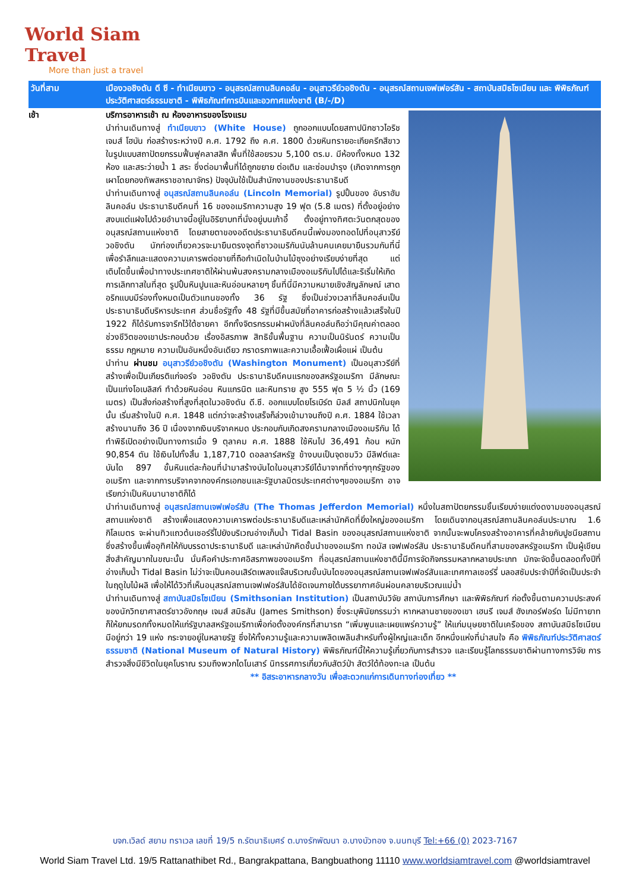World Siam Travel
More than just a travel
วันที่สาม เมืองวอชิงตัน ดี ซี - ทำเนียบขาว - อนุสรณ์สถานลินคอล์น - อนุสาวรีย์วอชิงตัน - อนุสรณ์สถานเจฟเฟอร์สัน - สถาบันสมิธโซเนียน และ พิพิธภัณฑ์ประวัติศาสตร์ธรรมชาติ - พิพิธภัณฑ์การบินและอวกาศแห่งชาติ (B/-/D)
เช้า บริการอาหารเช้า ณ ห้องอาหารของโรงแรม
นำท่านเดินทางสู่ ทำเนียบขาว (White House) ถูกออกแบบโดยสถาปนิกชาวไอริช เจมส์ โฮบัน ก่อสร้างระหว่างปี ค.ศ. 1792 ถึง ค.ศ. 1800 ด้วยหินทรายอะเกียครีกสีขาวในรูปแบบสถาปัตยกรรมฟื้นฟูคลาสสิก พื้นที่ใช้สอยรวม 5,100 ตร.ม. มีห้องทั้งหมด 132 ห้อง และสระว่ายน้ำ 1 สระ ซึ่งต่อมาพื้นที่ได้ถูกขยาย ต่อเติม และซ่อมบำรุง (เกิดจากการถูกเผาโดยกองทัพสหราชอาณาจักร) ปัจจุบันใช้เป็นสำนักงานของประธานาธิบดี
นำท่านเดินทางสู่ อนุสรณ์สถานลินคอล์น (Lincoln Memorial) รูปปั้นของ อับราฮัม ลินคอล์น ประธานาธิบดีคนที่ 16 ของอเมริกาความสูง 19 ฟุต (5.8 เมตร) ที่ตั้งอยู่อย่างสงบแต่แฝงไปด้วยอำนาจนี้อยู่ในอิริยาบทที่นั่งอยู่บนเก้าอี้ ตั้งอยู่ทางทิศตะวันตกสุดของอนุสรณ์สถานแห่งชาติ โดยสายตาของอดีตประธานาธิบดีคนนี้เพ่งมองทอดไปที่อนุสาวรีย์วอชิงตัน นักท่องเที่ยวควรจะมายืนตรงจุดที่ชาวอเมริกันนับล้านคนเคยมายืนรวมกันที่นี่เพื่อรำลึกและแสดงความเคารพต่อชายที่ถือกำเนิดในบ้านไม้ซุงอย่างเรียบง่ายที่สุด แต่เติบโตขึ้นเพื่อนำทางประเทศชาติให้ผ่านพ้นสงครามกลางเมืองอเมริกันไปได้และริเริ่มให้เกิดการเลิกทาสในที่สุด รูปปั้นหินปูนและหินอ่อนหลายๆ ชิ้นที่นี่มีความหมายเชิงสัญลักษณ์ เสาดอริกแบบมีร่องทั้งหมดเป็นตัวแทนของทั้ง 36 รัฐ ซึ่งเป็นช่วงเวลาที่ลินคอล์นเป็นประธานาธิบดีบริหารประเทศ ส่วนชื่อรัฐทั้ง 48 รัฐที่มีขึ้นสมัยที่อาคารก่อสร้างแล้วเสร็จในปี 1922 ก็ได้รับการจารึกไว้ใต้ชายคา อีกทั้งจิตรกรรมฝาผนังที่ลินคอล์นถือว่ามีคุณค่าตลอดช่วงชีวิตของเขาประกอบด้วย เรื่องอิสรภาพ สิทธิขั้นพื้นฐาน ความเป็นนิรันดร์ ความเป็นธรรม กฎหมาย ความเป็นอันหนึ่งอันเดียว ภราดรภาพและความเอื้อเฟื้อเผื่อแผ่ เป็นต้น
นำท่าน ผ่านชม อนุสาวรีย์วอชิงตัน (Washington Monument) เป็นอนุสาวรีย์ที่สร้างเพื่อเป็นเกียรติแก่จอร์จ วอชิงตัน ประธานาธิบดีคนแรกของสหรัฐอเมริกา มีลักษณะเป็นแท่งโอเบลิสก์ ทำด้วยหินอ่อน หินแกรนิต และหินทราย สูง 555 ฟุต 5 ½ นิ้ว (169 เมตร) เป็นสิ่งก่อสร้างที่สูงที่สุดในวอชิงตัน ดี.ซี. ออกแบบโดยโรเบิร์ต มิลส์ สถาปนิกในยุคนั้น เริ่มสร้างในปี ค.ศ. 1848 แต่กว่าจะสร้างเสร็จก็ล่วงเข้ามาจนถึงปี ค.ศ. 1884 ใช้เวลาสร้างนานถึง 36 ปี เนื่องจากเงินบริจาคหมด ประกอบกับเกิดสงครามกลางเมืองอเมริกัน ได้ทำพิธีเปิดอย่างเป็นทางการเมื่อ 9 ตุลาคม ค.ศ. 1888 ใช้หินไป 36,491 ก้อน หนัก 90,854 ตัน ใช้เงินไปทั้งสิ้น 1,187,710 ดอลลาร์สหรัฐ ข้างบนเป็นจุดชมวิว มีลิฟต์และบันได 897 ขั้นหินแต่ละก้อนที่นำมาสร้างบันไดในอนุสาวรีย์ได้มาจากที่ต่างๆทุกรัฐของอเมริกา และจากการบริจาคจากองค์กรเอกชนและรัฐบาลมิตรประเทศต่างๆของอเมริกา อาจเรียกว่าเป็นหินนานาชาติก็ได้
นำท่านเดินทางสู่ อนุสรณ์สถานเจฟเฟอร์สัน (The Thomas Jefferdon Memorial) หนึ่งในสถาปัตยกรรมชิ้นเรียบง่ายแต่งดงามของอนุสรณ์สถานแห่งชาติ สร้างเพื่อแสดงความเคารพต่อประธานาธิบดีและเหล่านักคิดที่ยิ่งใหญ่ของอเมริกา โดยเดินจากอนุสรณ์สถานลินคอล์นประมาณ 1.6 กิโลเมตร จะผ่านทิวแถวต้นเชอร์รี่ไปยังบริเวณอ่างเก็บน้ำ Tidal Basin ของอนุสรณ์สถานแห่งชาติ จากนั้นจะพบโครงสร้างอาคารที่คล้ายกับปูชนียสถาน ซึ่งสร้างขึ้นเพื่ออุทิศให้กับบรรดาประธานาธิบดี และเหล่านักคิดชั้นนำของอเมริกา ทอมัส เจฟเฟอร์สัน ประธานาธิบดีคนที่สามของสหรัฐอเมริกา เป็นผู้เขียนสิ่งสำคัญมากในขณะนั้น นั่นคือคำประกาศอิสรภาพของอเมริกา ที่อนุสรณ์สถานแห่งชาตินี้มีการจัดกิจกรรมหลากหลายประเภท มักจะจัดขึ้นตลอดทั้งปีที่อ่างเก็บน้ำ Tidal Basin ไม่ว่าจะเป็นคอนเสิร์ตเพลงแจ๊สบริเวณขั้นบันไดของอนุสรณ์สถานเจฟเฟอร์สันและเทศกาลเชอร์รี่ บลอสซัมประจำปีที่จัดเป็นประจำในฤดูใบไม้ผลิ เพื่อให้ได้วิวที่เห็นอนุสรณ์สถานเจฟเฟอร์สันได้ชัดเจนภายใต้บรรยากาศอันผ่อนคลายบริเวณแม่น้ำ
นำท่านเดินทางสู่ สถาบันสมิธโซเนียน (Smithsonian Institution) เป็นสถาบันวิจัย สถาบันการศึกษา และพิพิธภัณฑ์ ก่อตั้งขึ้นตามความประสงค์ของนักวิทยาศาสตร์ชาวอังกฤษ เจมส์ สมิธสัน (James Smithson) ซึ่งระบุพินัยกรรมว่า หากหลานชายของเขา เฮนรี เจมส์ ฮังเกอร์ฟอร์ด ไม่มีทายาท ก็ให้ยกมรดกทั้งหมดให้แก่รัฐบาลสหรัฐอเมริกาเพื่อก่อตั้งองค์กรที่สามารถ “เพิ่มพูนและเผยแพร่ความรู้” ให้แก่มนุษยชาติในเครือของ สถาบันสมิธโซเนียน มีอยู่กว่า 19 แห่ง กระจายอยู่ในหลายรัฐ ซึ่งให้ทั้งความรู้และความเพลิดเพลินสำหรับทั้งผู้ใหญ่และเด็ก อีกหนึ่งแห่งที่น่าสนใจ คือ พิพิธภัณฑ์ประวัติศาสตร์ธรรมชาติ (National Museum of Natural History) พิพิธภัณฑ์นี้ให้ความรู้เกี่ยวกับการสำรวจ และเรียนรู้โลกธรรมชาติผ่านทางการวิจัย การสำรวจสิ่งมีชีวิตในยุคโบราณ รวมถึงพวกไดโนเสาร์ นิทรรศการเกี่ยวกับสัตว์ป่า สัตว์ใต้ท้องทะเล เป็นต้น
** อิสระอาหารกลางวัน เพื่อสะดวกแก่การเดินทางท่องเที่ยว **
บจก.เวิลด์ สยาม ทราเวล เลขที่ 19/5 ถ.รัตนาธิเบศร์ ต.บางรักพัฒนา อ.บางบัวทอง จ.นนทบุรี Tel:+66 (0) 2023-7167
World Siam Travel Ltd. 19/5 Rattanathibet Rd., Bangrakpattana, Bangbuathong 11110 www.worldsiamtravel.com @worldsiamtravel